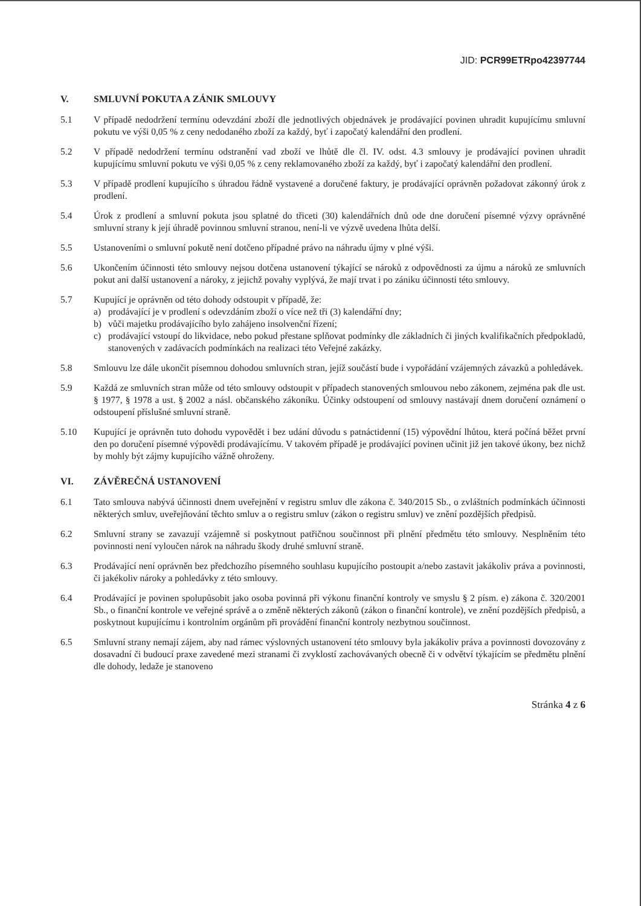JID: PCR99ETRpo42397744
V. SMLUVNÍ POKUTA A ZÁNIK SMLOUVY
5.1 V případě nedodržení termínu odevzdání zboží dle jednotlivých objednávek je prodávající povinen uhradit kupujícímu smluvní pokutu ve výši 0,05 % z ceny nedodaného zboží za každý, byť i započatý kalendářní den prodlení.
5.2 V případě nedodržení termínu odstranění vad zboží ve lhůtě dle čl. IV. odst. 4.3 smlouvy je prodávající povinen uhradit kupujícímu smluvní pokutu ve výši 0,05 % z ceny reklamovaného zboží za každý, byť i započatý kalendářní den prodlení.
5.3 V případě prodlení kupujícího s úhradou řádně vystavené a doručené faktury, je prodávající oprávněn požadovat zákonný úrok z prodlení.
5.4 Úrok z prodlení a smluvní pokuta jsou splatné do třiceti (30) kalendářních dnů ode dne doručení písemné výzvy oprávněné smluvní strany k její úhradě povinnou smluvní stranou, není-li ve výzvě uvedena lhůta delší.
5.5 Ustanoveními o smluvní pokutě není dotčeno případné právo na náhradu újmy v plné výši.
5.6 Ukončením účinnosti této smlouvy nejsou dotčena ustanovení týkající se nároků z odpovědnosti za újmu a nároků ze smluvních pokut ani další ustanovení a nároky, z jejichž povahy vyplývá, že mají trvat i po zániku účinnosti této smlouvy.
5.7 Kupující je oprávněn od této dohody odstoupit v případě, že:
a) prodávající je v prodlení s odevzdáním zboží o více než tři (3) kalendářní dny;
b) vůči majetku prodávajícího bylo zahájeno insolvenční řízení;
c) prodávající vstoupí do likvidace, nebo pokud přestane splňovat podmínky dle základních či jiných kvalifikačních předpokladů, stanovených v zadávacích podmínkách na realizaci této Veřejné zakázky.
5.8 Smlouvu lze dále ukončit písemnou dohodou smluvních stran, jejíž součástí bude i vypořádání vzájemných závazků a pohledávek.
5.9 Každá ze smluvních stran může od této smlouvy odstoupit v případech stanovených smlouvou nebo zákonem, zejména pak dle ust. § 1977, § 1978 a ust. § 2002 a násl. občanského zákoníku. Účinky odstoupení od smlouvy nastávají dnem doručení oznámení o odstoupení příslušné smluvní straně.
5.10 Kupující je oprávněn tuto dohodu vypovědět i bez udání důvodu s patnáctidenní (15) výpovědní lhůtou, která počíná běžet první den po doručení písemné výpovědi prodávajícímu. V takovém případě je prodávající povinen učinit již jen takové úkony, bez nichž by mohly být zájmy kupujícího vážně ohroženy.
VI. ZÁVĚREČNÁ USTANOVENÍ
6.1 Tato smlouva nabývá účinnosti dnem uveřejnění v registru smluv dle zákona č. 340/2015 Sb., o zvláštních podmínkách účinnosti některých smluv, uveřejňování těchto smluv a o registru smluv (zákon o registru smluv) ve znění pozdějších předpisů.
6.2 Smluvní strany se zavazují vzájemně si poskytnout patřičnou součinnost při plnění předmětu této smlouvy. Nesplněním této povinnosti není vyloučen nárok na náhradu škody druhé smluvní straně.
6.3 Prodávající není oprávněn bez předchozího písemného souhlasu kupujícího postoupit a/nebo zastavit jakákoliv práva a povinnosti, či jakékoliv nároky a pohledávky z této smlouvy.
6.4 Prodávající je povinen spolupůsobit jako osoba povinná při výkonu finanční kontroly ve smyslu § 2 písm. e) zákona č. 320/2001 Sb., o finanční kontrole ve veřejné správě a o změně některých zákonů (zákon o finanční kontrole), ve znění pozdějších předpisů, a poskytnout kupujícímu i kontrolním orgánům při provádění finanční kontroly nezbytnou součinnost.
6.5 Smluvní strany nemají zájem, aby nad rámec výslovných ustanovení této smlouvy byla jakákoliv práva a povinnosti dovozovány z dosavadní či budoucí praxe zavedené mezi stranami či zvyklostí zachovávaných obecně či v odvětví týkajícím se předmětu plnění dle dohody, ledaže je stanoveno
Stránka 4 z 6